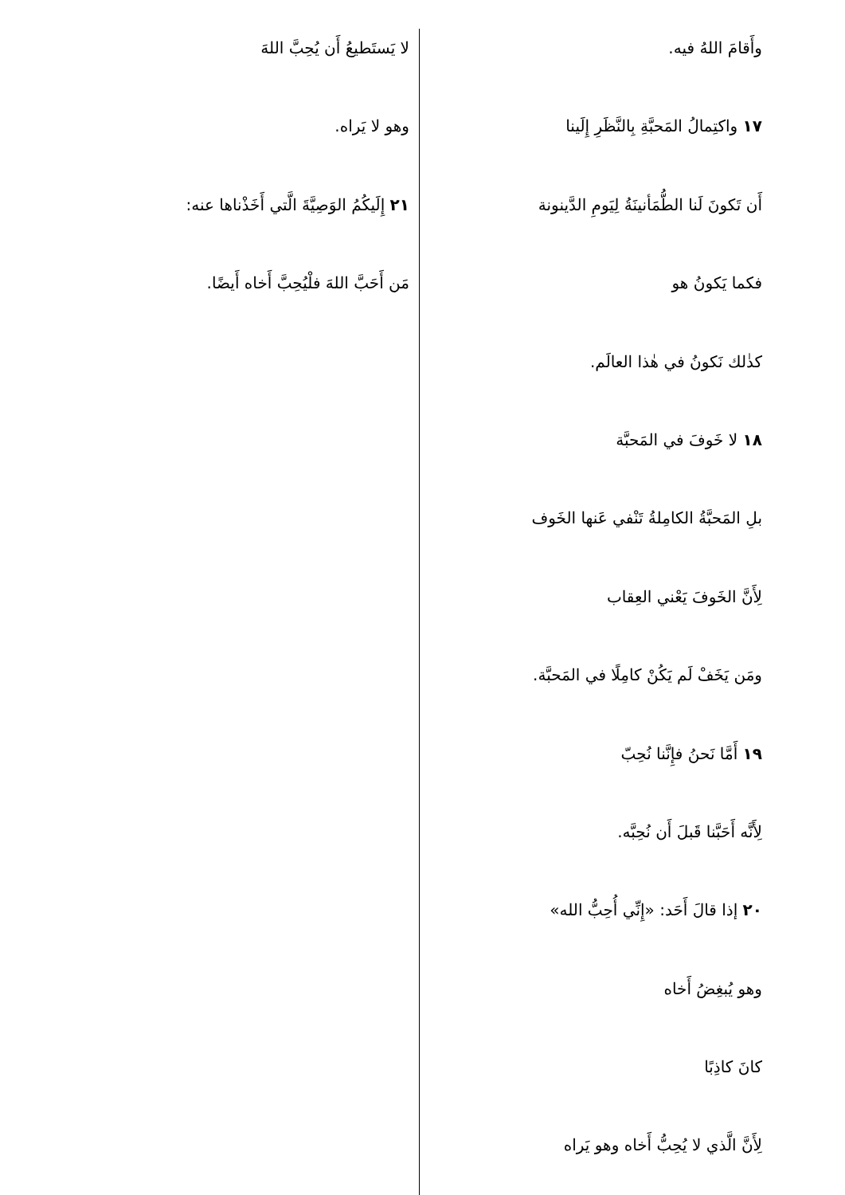وأَقامَ اللهُ فيه.
١٧ واكتِمالُ المَحبَّةِ بِالنَّظَرِ إِلَينا
أَن تَكونَ لَنا الطُّمَأنينَةُ لِيَومِ الدَّينونة
فكما يَكونُ هو
كذٰلك نَكونُ في هٰذا العالَم.
١٨ لا خَوفَ في المَحبَّة
بلِ المَحبَّةُ الكامِلةُ تَنْفي عَنها الخَوف
لِأَنَّ الخَوفَ يَعْني العِقاب
ومَن يَخَفْ لَم يَكُنْ كامِلًا في المَحبَّة.
١٩ أَمَّا نَحنُ فإِنَّنا نُحِبّ
لِأَنَّه أَحَبَّنا قَبلَ أَن نُحِبَّه.
٢٠ إذا قالَ أَحَد: «إِنِّي أُحِبُّ الله»
وهو يُبغِضُ أَخاه
كانَ كاذِبًا
لِأَنَّ الَّذي لا يُحِبُّ أَخاه وهو يَراه
لا يَستَطيعُ أَن يُحِبَّ اللهَ
وهو لا يَراه.
٢١ إِلَيكُمُ الوَصِيَّةَ الَّتي أَخَذْناها عنه:
مَن أَحَبَّ اللهَ فلْيُحِبَّ أَخاه أَيضًا.